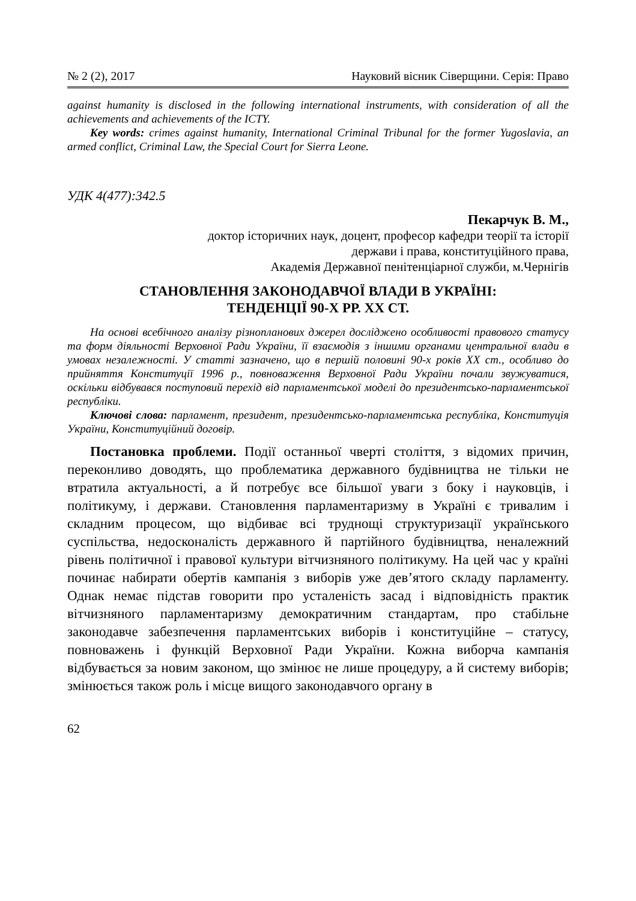№ 2 (2), 2017 Науковий вісник Сіверщини. Серія: Право
against humanity is disclosed in the following international instruments, with consideration of all the achievements and achievements of the ICTY.
Key words: crimes against humanity, International Criminal Tribunal for the former Yugoslavia, an armed conflict, Criminal Law, the Special Court for Sierra Leone.
УДК 4(477):342.5
Пекарчук В. М.,
доктор історичних наук, доцент, професор кафедри теорії та історії
держави і права, конституційного права,
Академія Державної пенітенціарної служби, м.Чернігів
СТАНОВЛЕННЯ ЗАКОНОДАВЧОЇ ВЛАДИ В УКРАЇНІ:
ТЕНДЕНЦІЇ 90-Х РР. ХХ СТ.
На основі всебічного аналізу різнопланових джерел досліджено особливості правового статусу та форм діяльності Верховної Ради України, її взаємодія з іншими органами центральної влади в умовах незалежності. У статті зазначено, що в першій половині 90-х років ХХ ст., особливо до прийняття Конституції 1996 р., повноваження Верховної Ради України почали звужуватися, оскільки відбувався поступовий перехід від парламентської моделі до президентсько-парламентської республіки.
Ключові слова: парламент, президент, президентсько-парламентська республіка, Конституція України, Конституційний договір.
Постановка проблеми. Події останньої чверті століття, з відомих причин, переконливо доводять, що проблематика державного будівництва не тільки не втратила актуальності, а й потребує все більшої уваги з боку і науковців, і політикуму, і держави. Становлення парламентаризму в Україні є тривалим і складним процесом, що відбиває всі труднощі структуризації українського суспільства, недосконалість державного й партійного будівництва, неналежний рівень політичної і правової культури вітчизняного політикуму. На цей час у країні починає набирати обертів кампанія з виборів уже дев’ятого складу парламенту. Однак немає підстав говорити про усталеність засад і відповідність практик вітчизняного парламентаризму демократичним стандартам, про стабільне законодавче забезпечення парламентських виборів і конституційне – статусу, повноважень і функцій Верховної Ради України. Кожна виборча кампанія відбувається за новим законом, що змінює не лише процедуру, а й систему виборів; змінюється також роль і місце вищого законодавчого органу в
62